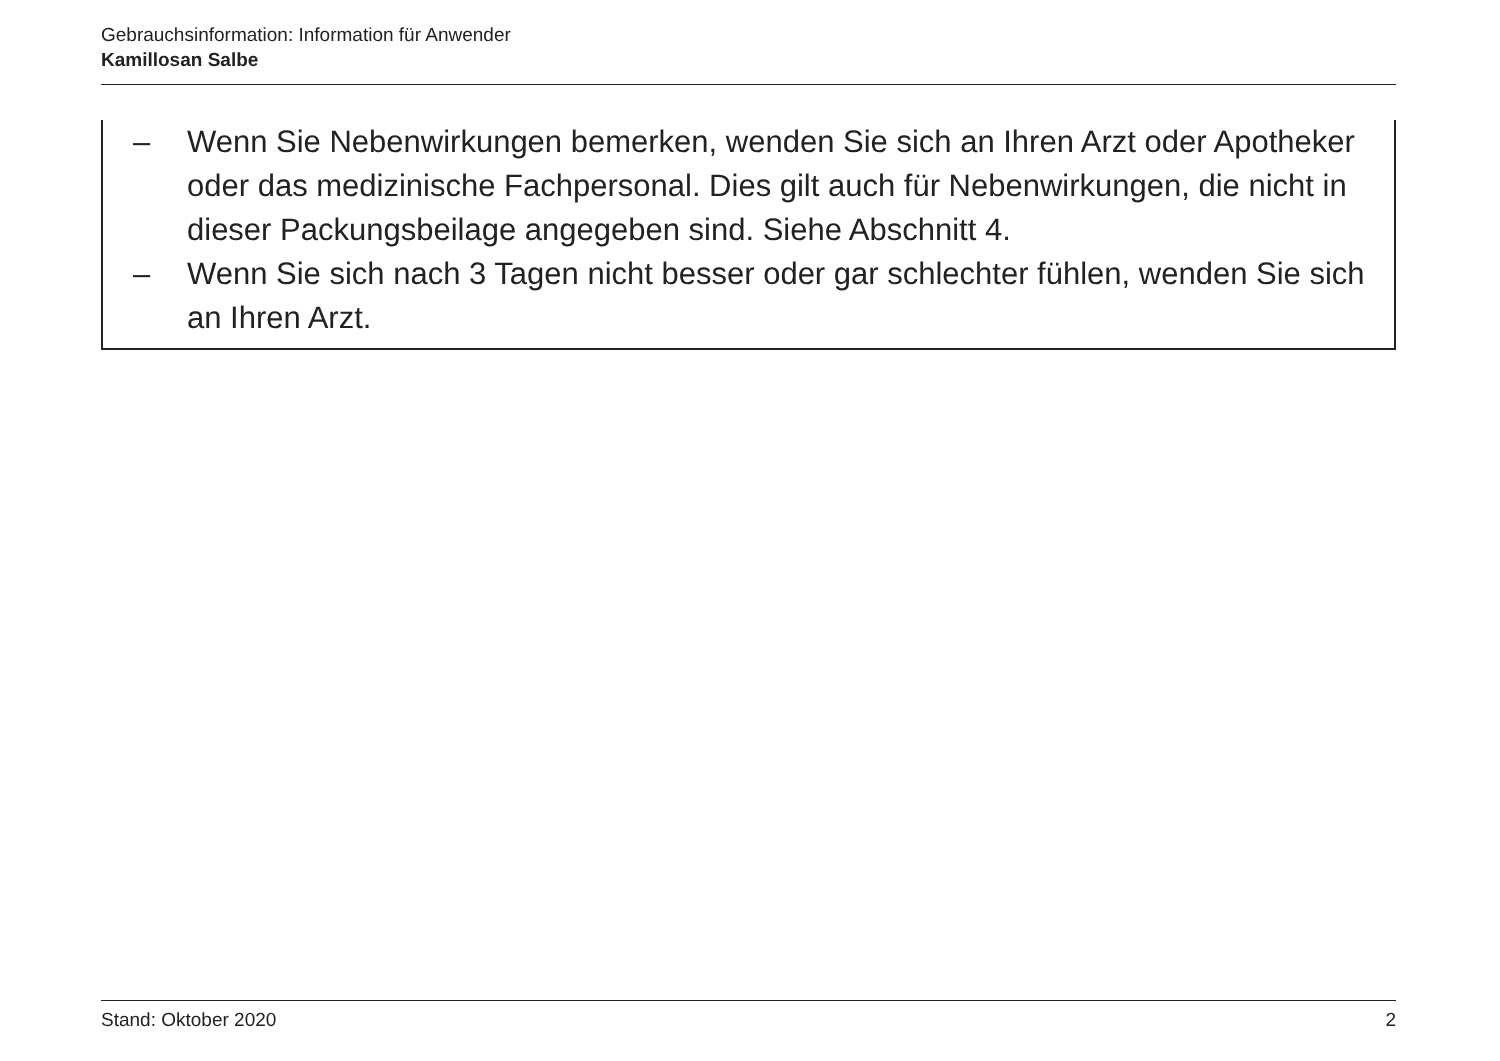Gebrauchsinformation: Information für Anwender
Kamillosan Salbe
– Wenn Sie Nebenwirkungen bemerken, wenden Sie sich an Ihren Arzt oder Apotheker oder das medizinische Fachpersonal. Dies gilt auch für Nebenwirkungen, die nicht in dieser Packungsbeilage angegeben sind. Siehe Abschnitt 4.
– Wenn Sie sich nach 3 Tagen nicht besser oder gar schlechter fühlen, wenden Sie sich an Ihren Arzt.
Stand: Oktober 2020 2